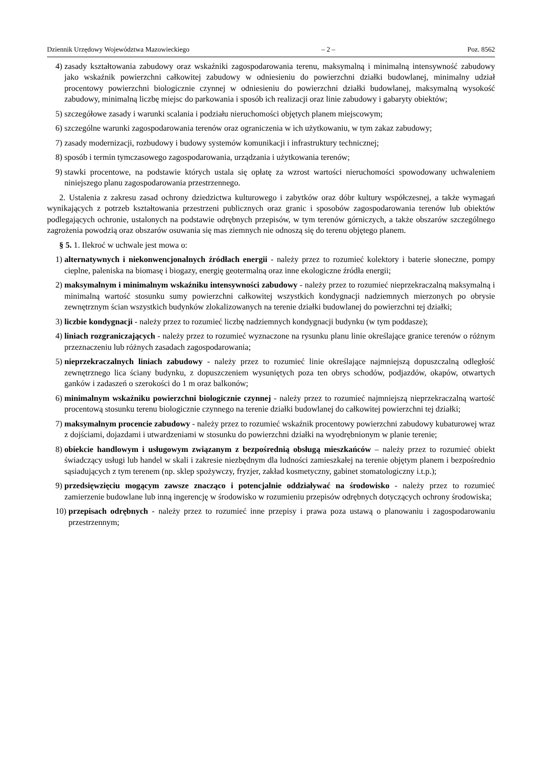Dziennik Urzędowy Województwa Mazowieckiego – 2 – Poz. 8562
4) zasady kształtowania zabudowy oraz wskaźniki zagospodarowania terenu, maksymalną i minimalną intensywność zabudowy jako wskaźnik powierzchni całkowitej zabudowy w odniesieniu do powierzchni działki budowlanej, minimalny udział procentowy powierzchni biologicznie czynnej w odniesieniu do powierzchni działki budowlanej, maksymalną wysokość zabudowy, minimalną liczbę miejsc do parkowania i sposób ich realizacji oraz linie zabudowy i gabaryty obiektów;
5) szczegółowe zasady i warunki scalania i podziału nieruchomości objętych planem miejscowym;
6) szczególne warunki zagospodarowania terenów oraz ograniczenia w ich użytkowaniu, w tym zakaz zabudowy;
7) zasady modernizacji, rozbudowy i budowy systemów komunikacji i infrastruktury technicznej;
8) sposób i termin tymczasowego zagospodarowania, urządzania i użytkowania terenów;
9) stawki procentowe, na podstawie których ustala się opłatę za wzrost wartości nieruchomości spowodowany uchwaleniem niniejszego planu zagospodarowania przestrzennego.
2. Ustalenia z zakresu zasad ochrony dziedzictwa kulturowego i zabytków oraz dóbr kultury współczesnej, a także wymagań wynikających z potrzeb kształtowania przestrzeni publicznych oraz granic i sposobów zagospodarowania terenów lub obiektów podlegających ochronie, ustalonych na podstawie odrębnych przepisów, w tym terenów górniczych, a także obszarów szczególnego zagrożenia powodzią oraz obszarów osuwania się mas ziemnych nie odnoszą się do terenu objętego planem.
§ 5. 1. Ilekroć w uchwale jest mowa o:
1) alternatywnych i niekonwencjonalnych źródłach energii - należy przez to rozumieć kolektory i baterie słoneczne, pompy cieplne, paleniska na biomasę i biogazy, energię geotermalną oraz inne ekologiczne źródła energii;
2) maksymalnym i minimalnym wskaźniku intensywności zabudowy - należy przez to rozumieć nieprzekraczalną maksymalną i minimalną wartość stosunku sumy powierzchni całkowitej wszystkich kondygnacji nadziemnych mierzonych po obrysie zewnętrznym ścian wszystkich budynków zlokalizowanych na terenie działki budowlanej do powierzchni tej działki;
3) liczbie kondygnacji - należy przez to rozumieć liczbę nadziemnych kondygnacji budynku (w tym poddasze);
4) liniach rozgraniczających - należy przez to rozumieć wyznaczone na rysunku planu linie określające granice terenów o różnym przeznaczeniu lub różnych zasadach zagospodarowania;
5) nieprzekraczalnych liniach zabudowy - należy przez to rozumieć linie określające najmniejszą dopuszczalną odległość zewnętrznego lica ściany budynku, z dopuszczeniem wysuniętych poza ten obrys schodów, podjazdów, okapów, otwartych ganków i zadaszeń o szerokości do 1 m oraz balkonów;
6) minimalnym wskaźniku powierzchni biologicznie czynnej - należy przez to rozumieć najmniejszą nieprzekraczalną wartość procentową stosunku terenu biologicznie czynnego na terenie działki budowlanej do całkowitej powierzchni tej działki;
7) maksymalnym procencie zabudowy - należy przez to rozumieć wskaźnik procentowy powierzchni zabudowy kubaturowej wraz z dojściami, dojazdami i utwardzeniami w stosunku do powierzchni działki na wyodrębnionym w planie terenie;
8) obiekcie handlowym i usługowym związanym z bezpośrednią obsługą mieszkańców – należy przez to rozumieć obiekt świadczący usługi lub handel w skali i zakresie niezbędnym dla ludności zamieszkałej na terenie objętym planem i bezpośrednio sąsiadujących z tym terenem (np. sklep spożywczy, fryzjer, zakład kosmetyczny, gabinet stomatologiczny i.t.p.);
9) przedsięwzięciu mogącym zawsze znacząco i potencjalnie oddziaływać na środowisko - należy przez to rozumieć zamierzenie budowlane lub inną ingerencję w środowisko w rozumieniu przepisów odrębnych dotyczących ochrony środowiska;
10) przepisach odrębnych - należy przez to rozumieć inne przepisy i prawa poza ustawą o planowaniu i zagospodarowaniu przestrzennym;